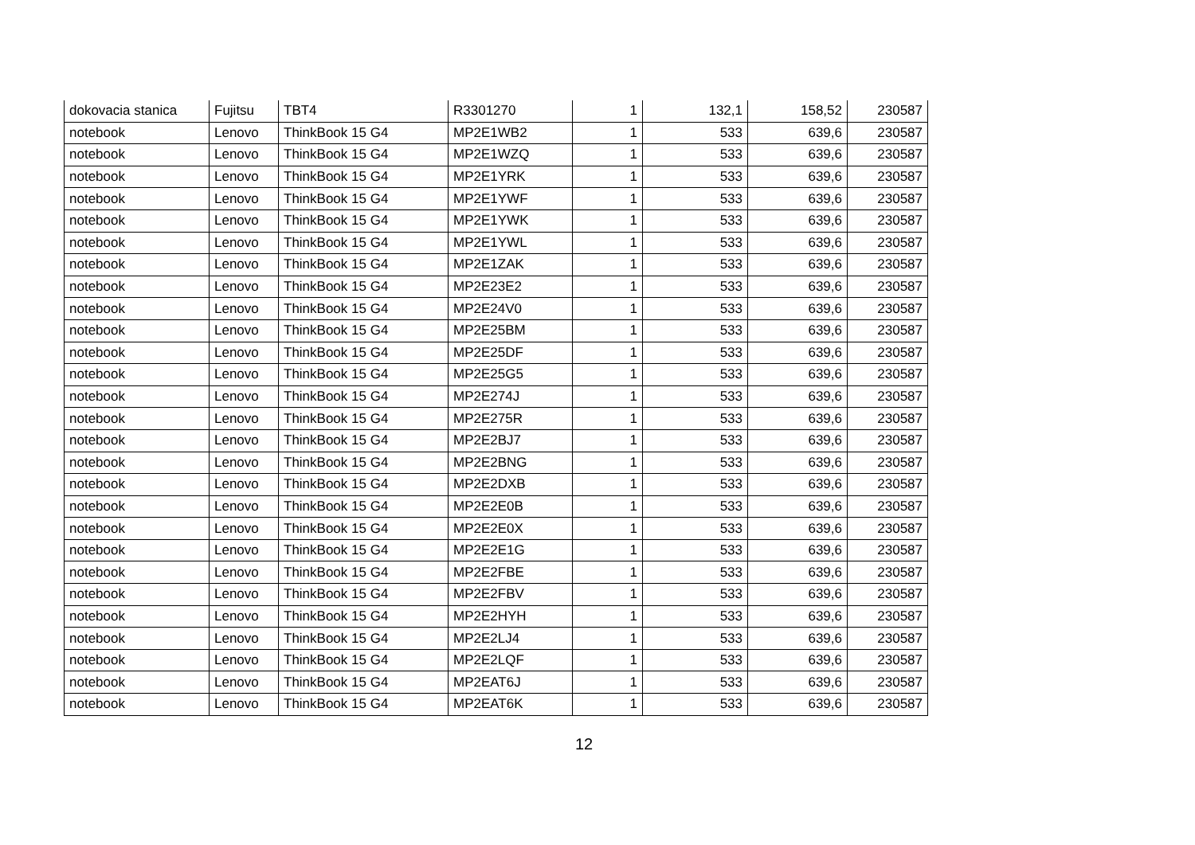| dokovacia stanica | Fujitsu | TBT4 | R3301270 | 1 | 132,1 | 158,52 | 230587 |
| notebook | Lenovo | ThinkBook 15 G4 | MP2E1WB2 | 1 | 533 | 639,6 | 230587 |
| notebook | Lenovo | ThinkBook 15 G4 | MP2E1WZQ | 1 | 533 | 639,6 | 230587 |
| notebook | Lenovo | ThinkBook 15 G4 | MP2E1YRK | 1 | 533 | 639,6 | 230587 |
| notebook | Lenovo | ThinkBook 15 G4 | MP2E1YWF | 1 | 533 | 639,6 | 230587 |
| notebook | Lenovo | ThinkBook 15 G4 | MP2E1YWK | 1 | 533 | 639,6 | 230587 |
| notebook | Lenovo | ThinkBook 15 G4 | MP2E1YWL | 1 | 533 | 639,6 | 230587 |
| notebook | Lenovo | ThinkBook 15 G4 | MP2E1ZAK | 1 | 533 | 639,6 | 230587 |
| notebook | Lenovo | ThinkBook 15 G4 | MP2E23E2 | 1 | 533 | 639,6 | 230587 |
| notebook | Lenovo | ThinkBook 15 G4 | MP2E24V0 | 1 | 533 | 639,6 | 230587 |
| notebook | Lenovo | ThinkBook 15 G4 | MP2E25BM | 1 | 533 | 639,6 | 230587 |
| notebook | Lenovo | ThinkBook 15 G4 | MP2E25DF | 1 | 533 | 639,6 | 230587 |
| notebook | Lenovo | ThinkBook 15 G4 | MP2E25G5 | 1 | 533 | 639,6 | 230587 |
| notebook | Lenovo | ThinkBook 15 G4 | MP2E274J | 1 | 533 | 639,6 | 230587 |
| notebook | Lenovo | ThinkBook 15 G4 | MP2E275R | 1 | 533 | 639,6 | 230587 |
| notebook | Lenovo | ThinkBook 15 G4 | MP2E2BJ7 | 1 | 533 | 639,6 | 230587 |
| notebook | Lenovo | ThinkBook 15 G4 | MP2E2BNG | 1 | 533 | 639,6 | 230587 |
| notebook | Lenovo | ThinkBook 15 G4 | MP2E2DXB | 1 | 533 | 639,6 | 230587 |
| notebook | Lenovo | ThinkBook 15 G4 | MP2E2E0B | 1 | 533 | 639,6 | 230587 |
| notebook | Lenovo | ThinkBook 15 G4 | MP2E2E0X | 1 | 533 | 639,6 | 230587 |
| notebook | Lenovo | ThinkBook 15 G4 | MP2E2E1G | 1 | 533 | 639,6 | 230587 |
| notebook | Lenovo | ThinkBook 15 G4 | MP2E2FBE | 1 | 533 | 639,6 | 230587 |
| notebook | Lenovo | ThinkBook 15 G4 | MP2E2FBV | 1 | 533 | 639,6 | 230587 |
| notebook | Lenovo | ThinkBook 15 G4 | MP2E2HYH | 1 | 533 | 639,6 | 230587 |
| notebook | Lenovo | ThinkBook 15 G4 | MP2E2LJ4 | 1 | 533 | 639,6 | 230587 |
| notebook | Lenovo | ThinkBook 15 G4 | MP2E2LQF | 1 | 533 | 639,6 | 230587 |
| notebook | Lenovo | ThinkBook 15 G4 | MP2EAT6J | 1 | 533 | 639,6 | 230587 |
| notebook | Lenovo | ThinkBook 15 G4 | MP2EAT6K | 1 | 533 | 639,6 | 230587 |
12